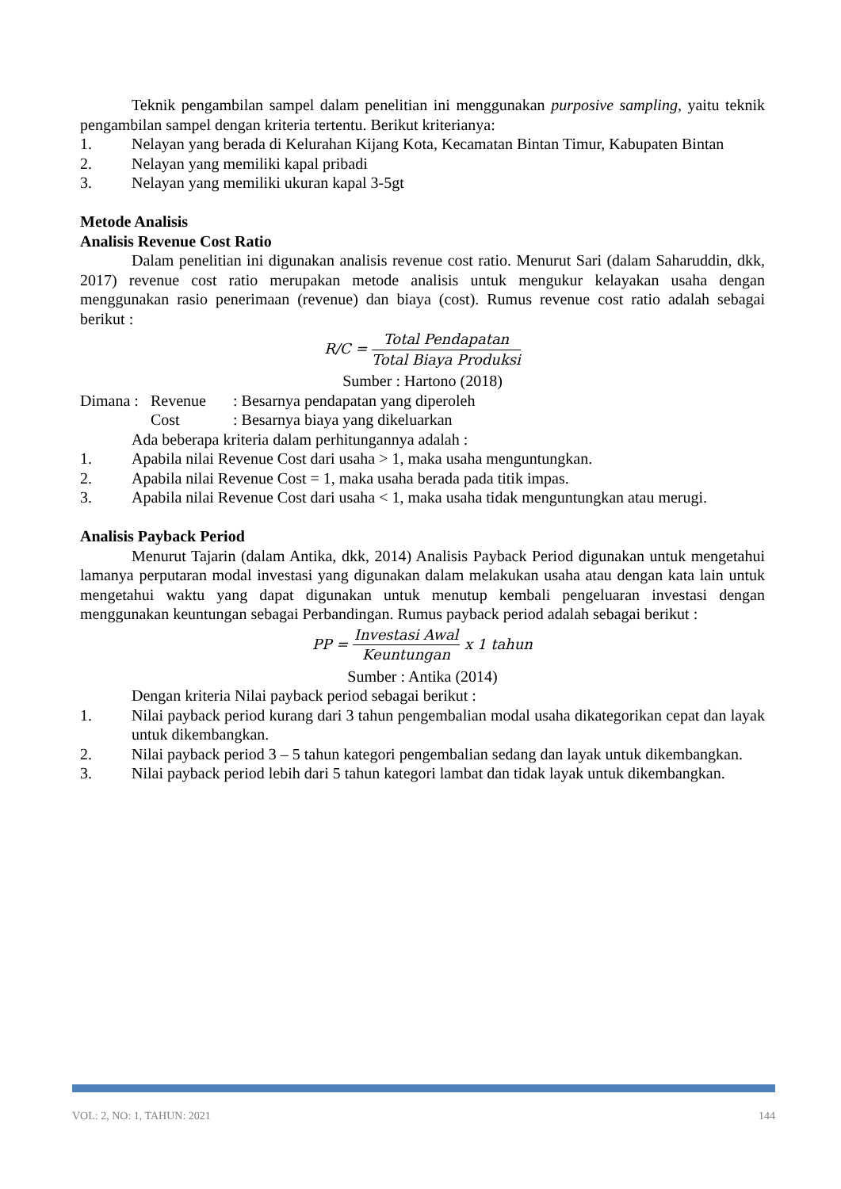Teknik pengambilan sampel dalam penelitian ini menggunakan purposive sampling, yaitu teknik pengambilan sampel dengan kriteria tertentu. Berikut kriterianya:
1. Nelayan yang berada di Kelurahan Kijang Kota, Kecamatan Bintan Timur, Kabupaten Bintan
2. Nelayan yang memiliki kapal pribadi
3. Nelayan yang memiliki ukuran kapal 3-5gt
Metode Analisis
Analisis Revenue Cost Ratio
Dalam penelitian ini digunakan analisis revenue cost ratio. Menurut Sari (dalam Saharuddin, dkk, 2017) revenue cost ratio merupakan metode analisis untuk mengukur kelayakan usaha dengan menggunakan rasio penerimaan (revenue) dan biaya (cost). Rumus revenue cost ratio adalah sebagai berikut :
R/C = Total Pendapatan Total Biaya Produksi
Sumber : Hartono (2018)
Dimana : Revenue: Besarnya pendapatan yang diperoleh
Cost: Besarnya biaya yang dikeluarkan
Ada beberapa kriteria dalam perhitungannya adalah :
1. Apabila nilai Revenue Cost dari usaha > 1, maka usaha menguntungkan.
2. Apabila nilai Revenue Cost = 1, maka usaha berada pada titik impas.
3. Apabila nilai Revenue Cost dari usaha < 1, maka usaha tidak menguntungkan atau merugi.
Analisis Payback Period
Menurut Tajarin (dalam Antika, dkk, 2014) Analisis Payback Period digunakan untuk mengetahui lamanya perputaran modal investasi yang digunakan dalam melakukan usaha atau dengan kata lain untuk mengetahui waktu yang dapat digunakan untuk menutup kembali pengeluaran investasi dengan menggunakan keuntungan sebagai Perbandingan. Rumus payback period adalah sebagai berikut :
PP = Investasi Awal Keuntungan x 1 tahun
Sumber : Antika (2014)
Dengan kriteria Nilai payback period sebagai berikut :
1. Nilai payback period kurang dari 3 tahun pengembalian modal usaha dikategorikan cepat dan layak untuk dikembangkan.
2. Nilai payback period 3 – 5 tahun kategori pengembalian sedang dan layak untuk dikembangkan.
3. Nilai payback period lebih dari 5 tahun kategori lambat dan tidak layak untuk dikembangkan.
VOL: 2, NO: 1, TAHUN: 2021 144